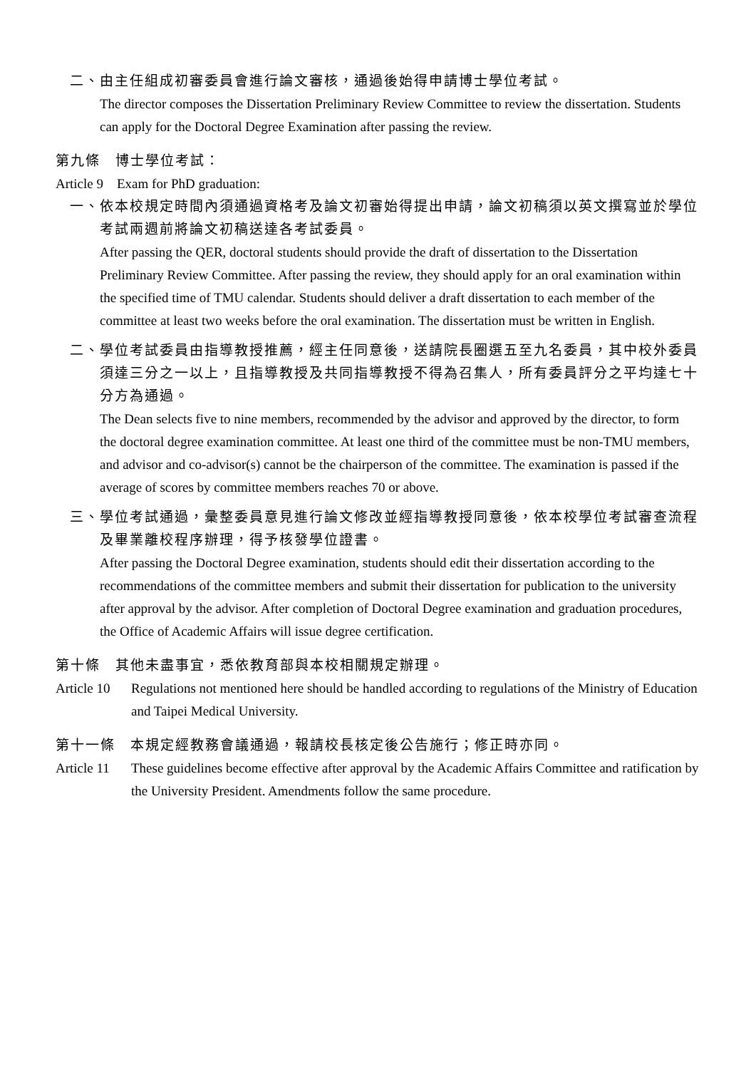二、 由主任組成初審委員會進行論文審核，通過後始得申請博士學位考試。
The director composes the Dissertation Preliminary Review Committee to review the dissertation. Students can apply for the Doctoral Degree Examination after passing the review.
第九條　博士學位考試：
Article 9　Exam for PhD graduation:
一、 依本校規定時間內須通過資格考及論文初審始得提出申請，論文初稿須以英文撰寫並於學位考試兩週前將論文初稿送達各考試委員。
After passing the QER, doctoral students should provide the draft of dissertation to the Dissertation Preliminary Review Committee. After passing the review, they should apply for an oral examination within the specified time of TMU calendar. Students should deliver a draft dissertation to each member of the committee at least two weeks before the oral examination. The dissertation must be written in English.
二、 學位考試委員由指導教授推薦，經主任同意後，送請院長圈選五至九名委員，其中校外委員須達三分之一以上，且指導教授及共同指導教授不得為召集人，所有委員評分之平均達七十分方為通過。
The Dean selects five to nine members, recommended by the advisor and approved by the director, to form the doctoral degree examination committee. At least one third of the committee must be non-TMU members, and advisor and co-advisor(s) cannot be the chairperson of the committee. The examination is passed if the average of scores by committee members reaches 70 or above.
三、 學位考試通過，彙整委員意見進行論文修改並經指導教授同意後，依本校學位考試審查流程及畢業離校程序辦理，得予核發學位證書。
After passing the Doctoral Degree examination, students should edit their dissertation according to the recommendations of the committee members and submit their dissertation for publication to the university after approval by the advisor. After completion of Doctoral Degree examination and graduation procedures, the Office of Academic Affairs will issue degree certification.
第十條　其他未盡事宜，悉依教育部與本校相關規定辦理。
Article 10
Regulations not mentioned here should be handled according to regulations of the Ministry of Education and Taipei Medical University.
第十一條　本規定經教務會議通過，報請校長核定後公告施行；修正時亦同。
Article 11
These guidelines become effective after approval by the Academic Affairs Committee and ratification by the University President. Amendments follow the same procedure.